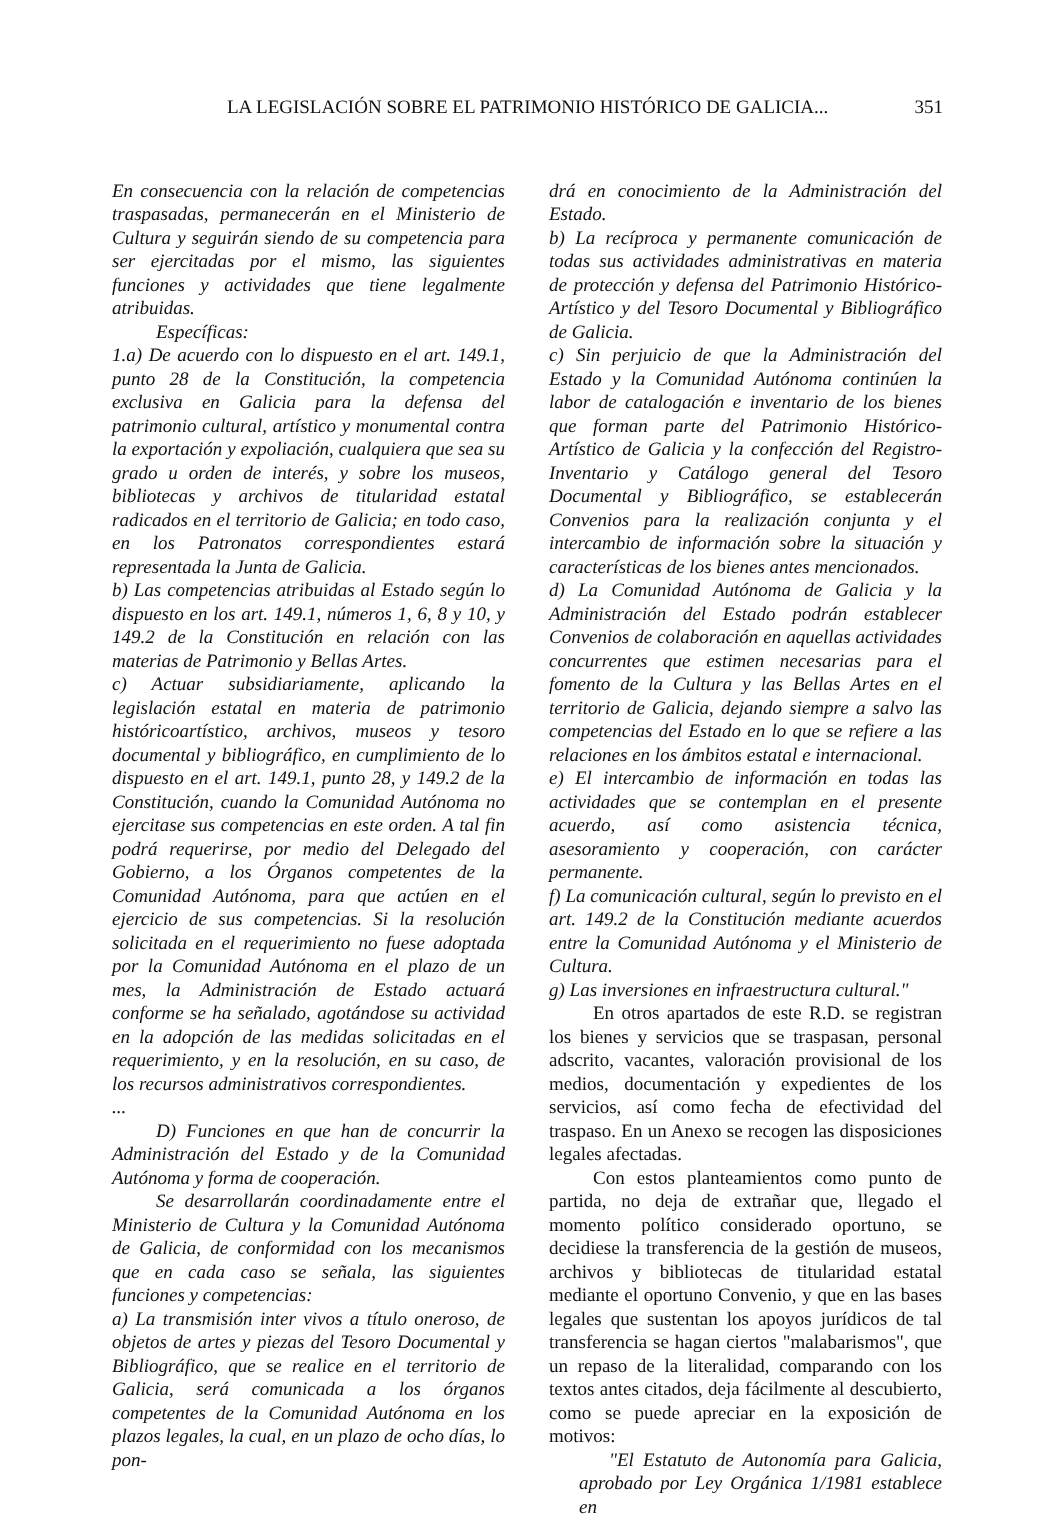LA LEGISLACIÓN SOBRE EL PATRIMONIO HISTÓRICO DE GALICIA... 351
En consecuencia con la relación de competencias traspasadas, permanecerán en el Ministerio de Cultura y seguirán siendo de su competencia para ser ejercitadas por el mismo, las siguientes funciones y actividades que tiene legalmente atribuidas.
Específicas:
1.a) De acuerdo con lo dispuesto en el art. 149.1, punto 28 de la Constitución, la competencia exclusiva en Galicia para la defensa del patrimonio cultural, artístico y monumental contra la exportación y expoliación, cualquiera que sea su grado u orden de interés, y sobre los museos, bibliotecas y archivos de titularidad estatal radicados en el territorio de Galicia; en todo caso, en los Patronatos correspondientes estará representada la Junta de Galicia.
b) Las competencias atribuidas al Estado según lo dispuesto en los art. 149.1, números 1, 6, 8 y 10, y 149.2 de la Constitución en relación con las materias de Patrimonio y Bellas Artes.
c) Actuar subsidiariamente, aplicando la legislación estatal en materia de patrimonio históricoartístico, archivos, museos y tesoro documental y bibliográfico, en cumplimiento de lo dispuesto en el art. 149.1, punto 28, y 149.2 de la Constitución, cuando la Comunidad Autónoma no ejercitase sus competencias en este orden. A tal fin podrá requerirse, por medio del Delegado del Gobierno, a los Órganos competentes de la Comunidad Autónoma, para que actúen en el ejercicio de sus competencias. Si la resolución solicitada en el requerimiento no fuese adoptada por la Comunidad Autónoma en el plazo de un mes, la Administración de Estado actuará conforme se ha señalado, agotándose su actividad en la adopción de las medidas solicitadas en el requerimiento, y en la resolución, en su caso, de los recursos administrativos correspondientes.
...
D) Funciones en que han de concurrir la Administración del Estado y de la Comunidad Autónoma y forma de cooperación.
Se desarrollarán coordinadamente entre el Ministerio de Cultura y la Comunidad Autónoma de Galicia, de conformidad con los mecanismos que en cada caso se señala, las siguientes funciones y competencias:
a) La transmisión inter vivos a título oneroso, de objetos de artes y piezas del Tesoro Documental y Bibliográfico, que se realice en el territorio de Galicia, será comunicada a los órganos competentes de la Comunidad Autónoma en los plazos legales, la cual, en un plazo de ocho días, lo pon-
drá en conocimiento de la Administración del Estado.
b) La recíproca y permanente comunicación de todas sus actividades administrativas en materia de protección y defensa del Patrimonio Histórico-Artístico y del Tesoro Documental y Bibliográfico de Galicia.
c) Sin perjuicio de que la Administración del Estado y la Comunidad Autónoma continúen la labor de catalogación e inventario de los bienes que forman parte del Patrimonio Histórico-Artístico de Galicia y la confección del Registro-Inventario y Catálogo general del Tesoro Documental y Bibliográfico, se establecerán Convenios para la realización conjunta y el intercambio de información sobre la situación y características de los bienes antes mencionados.
d) La Comunidad Autónoma de Galicia y la Administración del Estado podrán establecer Convenios de colaboración en aquellas actividades concurrentes que estimen necesarias para el fomento de la Cultura y las Bellas Artes en el territorio de Galicia, dejando siempre a salvo las competencias del Estado en lo que se refiere a las relaciones en los ámbitos estatal e internacional.
e) El intercambio de información en todas las actividades que se contemplan en el presente acuerdo, así como asistencia técnica, asesoramiento y cooperación, con carácter permanente.
f) La comunicación cultural, según lo previsto en el art. 149.2 de la Constitución mediante acuerdos entre la Comunidad Autónoma y el Ministerio de Cultura.
g) Las inversiones en infraestructura cultural."
En otros apartados de este R.D. se registran los bienes y servicios que se traspasan, personal adscrito, vacantes, valoración provisional de los medios, documentación y expedientes de los servicios, así como fecha de efectividad del traspaso. En un Anexo se recogen las disposiciones legales afectadas.
Con estos planteamientos como punto de partida, no deja de extrañar que, llegado el momento político considerado oportuno, se decidiese la transferencia de la gestión de museos, archivos y bibliotecas de titularidad estatal mediante el oportuno Convenio, y que en las bases legales que sustentan los apoyos jurídicos de tal transferencia se hagan ciertos "malabarismos", que un repaso de la literalidad, comparando con los textos antes citados, deja fácilmente al descubierto, como se puede apreciar en la exposición de motivos:
"El Estatuto de Autonomía para Galicia, aprobado por Ley Orgánica 1/1981 establece en